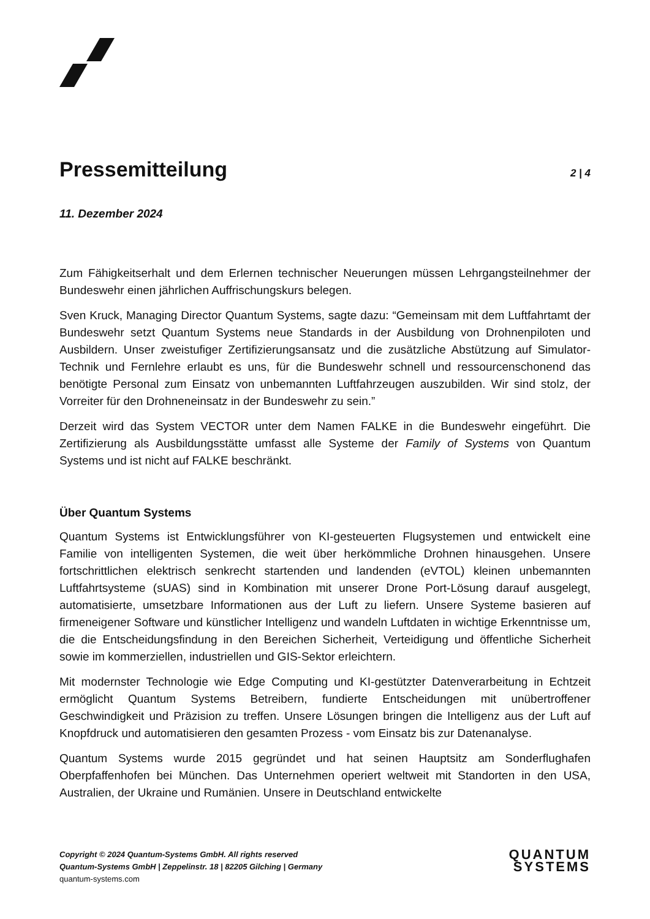Pressemitteilung
2 | 4
11. Dezember 2024
Zum Fähigkeitserhalt und dem Erlernen technischer Neuerungen müssen Lehrgangsteilnehmer der Bundeswehr einen jährlichen Auffrischungskurs belegen.
Sven Kruck, Managing Director Quantum Systems, sagte dazu: “Gemeinsam mit dem Luftfahrtamt der Bundeswehr setzt Quantum Systems neue Standards in der Ausbildung von Drohnenpiloten und Ausbildern. Unser zweistufiger Zertifizierungsansatz und die zusätzliche Abstützung auf Simulator-Technik und Fernlehre erlaubt es uns, für die Bundeswehr schnell und ressourcenschonend das benötigte Personal zum Einsatz von unbemannten Luftfahrzeugen auszubilden. Wir sind stolz, der Vorreiter für den Drohneneinsatz in der Bundeswehr zu sein.”
Derzeit wird das System VECTOR unter dem Namen FALKE in die Bundeswehr eingeführt. Die Zertifizierung als Ausbildungsstätte umfasst alle Systeme der Family of Systems von Quantum Systems und ist nicht auf FALKE beschränkt.
Über Quantum Systems
Quantum Systems ist Entwicklungsführer von KI-gesteuerten Flugsystemen und entwickelt eine Familie von intelligenten Systemen, die weit über herkömmliche Drohnen hinausgehen. Unsere fortschrittlichen elektrisch senkrecht startenden und landenden (eVTOL) kleinen unbemannten Luftfahrtsysteme (sUAS) sind in Kombination mit unserer Drone Port-Lösung darauf ausgelegt, automatisierte, umsetzbare Informationen aus der Luft zu liefern. Unsere Systeme basieren auf firmeneigener Software und künstlicher Intelligenz und wandeln Luftdaten in wichtige Erkenntnisse um, die die Entscheidungsfindung in den Bereichen Sicherheit, Verteidigung und öffentliche Sicherheit sowie im kommerziellen, industriellen und GIS-Sektor erleichtern.
Mit modernster Technologie wie Edge Computing und KI-gestützter Datenverarbeitung in Echtzeit ermöglicht Quantum Systems Betreibern, fundierte Entscheidungen mit unübertroffener Geschwindigkeit und Präzision zu treffen. Unsere Lösungen bringen die Intelligenz aus der Luft auf Knopfdruck und automatisieren den gesamten Prozess - vom Einsatz bis zur Datenanalyse.
Quantum Systems wurde 2015 gegründet und hat seinen Hauptsitz am Sonderflughafen Oberpfaffenhofen bei München. Das Unternehmen operiert weltweit mit Standorten in den USA, Australien, der Ukraine und Rumänien. Unsere in Deutschland entwickelte
Copyright © 2024 Quantum-Systems GmbH. All rights reserved
Quantum-Systems GmbH | Zeppelinstr. 18 | 82205 Gilching | Germany
quantum-systems.com
QUANTUM
SYSTEMS